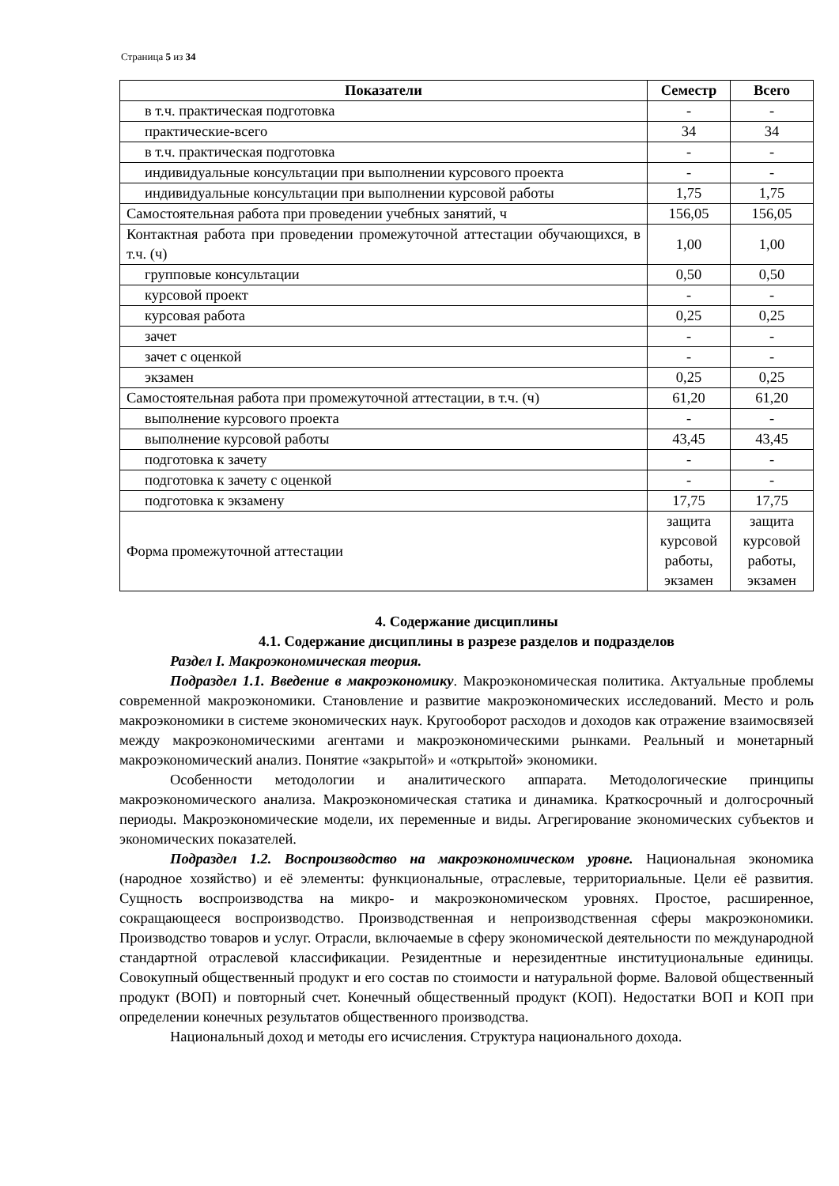Страница 5 из 34
| Показатели | Семестр | Всего |
| --- | --- | --- |
| в т.ч. практическая подготовка | - | - |
| практические-всего | 34 | 34 |
| в т.ч. практическая подготовка | - | - |
| индивидуальные консультации при выполнении курсового проекта | - | - |
| индивидуальные консультации при выполнении курсовой работы | 1,75 | 1,75 |
| Самостоятельная работа при проведении учебных занятий, ч | 156,05 | 156,05 |
| Контактная работа при проведении промежуточной аттестации обучающихся, в т.ч. (ч) | 1,00 | 1,00 |
| групповые консультации | 0,50 | 0,50 |
| курсовой проект | - | - |
| курсовая работа | 0,25 | 0,25 |
| зачет | - | - |
| зачет с оценкой | - | - |
| экзамен | 0,25 | 0,25 |
| Самостоятельная работа при промежуточной аттестации, в т.ч. (ч) | 61,20 | 61,20 |
| выполнение курсового проекта | - | - |
| выполнение курсовой работы | 43,45 | 43,45 |
| подготовка к зачету | - | - |
| подготовка к зачету с оценкой | - | - |
| подготовка к экзамену | 17,75 | 17,75 |
| Форма промежуточной аттестации | защита курсовой работы, экзамен | защита курсовой работы, экзамен |
4. Содержание дисциплины
4.1. Содержание дисциплины в разрезе разделов и подразделов
Раздел I. Макроэкономическая теория.
Подраздел 1.1. Введение в макроэкономику. Макроэкономическая политика. Актуальные проблемы современной макроэкономики. Становление и развитие макроэкономических исследований. Место и роль макроэкономики в системе экономических наук. Кругооборот расходов и доходов как отражение взаимосвязей между макроэкономическими агентами и макроэкономическими рынками. Реальный и монетарный макроэкономический анализ. Понятие «закрытой» и «открытой» экономики.
Особенности методологии и аналитического аппарата. Методологические принципы макроэкономического анализа. Макроэкономическая статика и динамика. Краткосрочный и долгосрочный периоды. Макроэкономические модели, их переменные и виды. Агрегирование экономических субъектов и экономических показателей.
Подраздел 1.2. Воспроизводство на макроэкономическом уровне. Национальная экономика (народное хозяйство) и её элементы: функциональные, отраслевые, территориальные. Цели её развития. Сущность воспроизводства на микро- и макроэкономическом уровнях. Простое, расширенное, сокращающееся воспроизводство. Производственная и непроизводственная сферы макроэкономики. Производство товаров и услуг. Отрасли, включаемые в сферу экономической деятельности по международной стандартной отраслевой классификации. Резидентные и нерезидентные институциональные единицы. Совокупный общественный продукт и его состав по стоимости и натуральной форме. Валовой общественный продукт (ВОП) и повторный счет. Конечный общественный продукт (КОП). Недостатки ВОП и КОП при определении конечных результатов общественного производства.
Национальный доход и методы его исчисления. Структура национального дохода.